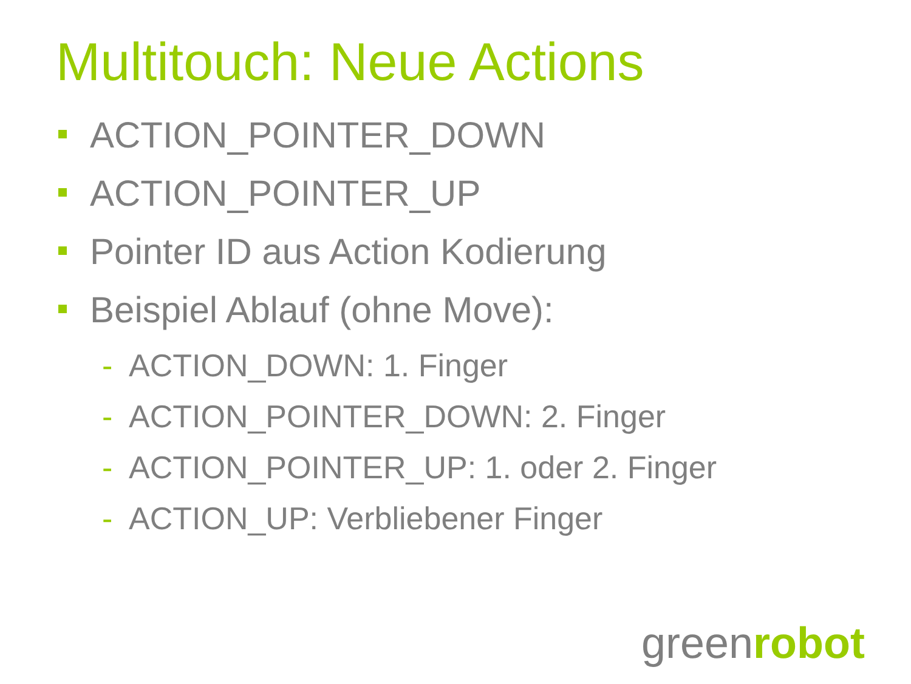Multitouch: Neue Actions
ACTION_POINTER_DOWN
ACTION_POINTER_UP
Pointer ID aus Action Kodierung
Beispiel Ablauf (ohne Move):
- ACTION_DOWN: 1. Finger
- ACTION_POINTER_DOWN: 2. Finger
- ACTION_POINTER_UP: 1. oder 2. Finger
- ACTION_UP: Verbliebener Finger
greenrobot